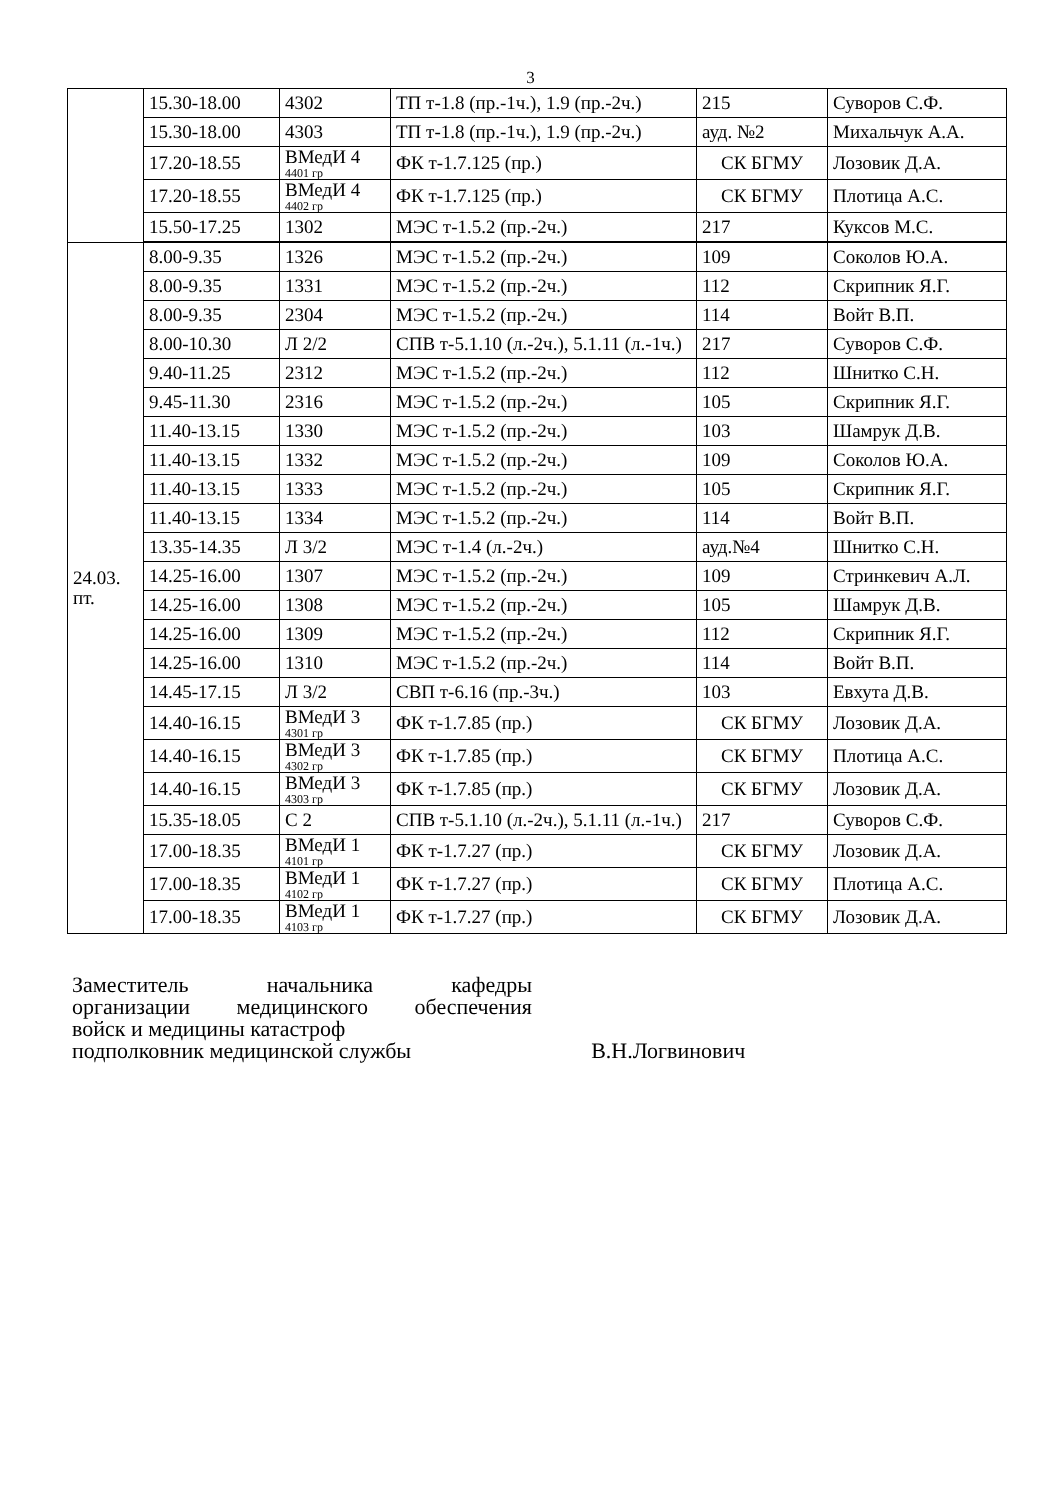3
| | 15.30-18.00 | 4302 | ТП т-1.8 (пр.-1ч.), 1.9 (пр.-2ч.) | 215 | Суворов С.Ф. |
| | 15.30-18.00 | 4303 | ТП т-1.8 (пр.-1ч.), 1.9 (пр.-2ч.) | ауд. №2 | Михальчук А.А. |
| | 17.20-18.55 | ВМедИ 4 4401 гр | ФК т-1.7.125 (пр.) | СК БГМУ | Лозовик Д.А. |
| | 17.20-18.55 | ВМедИ 4 4402 гр | ФК т-1.7.125 (пр.) | СК БГМУ | Плотица А.С. |
| | 15.50-17.25 | 1302 | МЭС т-1.5.2 (пр.-2ч.) | 217 | Куксов М.С. |
| 24.03. пт. | 8.00-9.35 | 1326 | МЭС т-1.5.2 (пр.-2ч.) | 109 | Соколов Ю.А. |
| | 8.00-9.35 | 1331 | МЭС т-1.5.2 (пр.-2ч.) | 112 | Скрипник Я.Г. |
| | 8.00-9.35 | 2304 | МЭС т-1.5.2 (пр.-2ч.) | 114 | Войт В.П. |
| | 8.00-10.30 | Л 2/2 | СПВ т-5.1.10 (л.-2ч.), 5.1.11 (л.-1ч.) | 217 | Суворов С.Ф. |
| | 9.40-11.25 | 2312 | МЭС т-1.5.2 (пр.-2ч.) | 112 | Шнитко С.Н. |
| | 9.45-11.30 | 2316 | МЭС т-1.5.2 (пр.-2ч.) | 105 | Скрипник Я.Г. |
| | 11.40-13.15 | 1330 | МЭС т-1.5.2 (пр.-2ч.) | 103 | Шамрук Д.В. |
| | 11.40-13.15 | 1332 | МЭС т-1.5.2 (пр.-2ч.) | 109 | Соколов Ю.А. |
| | 11.40-13.15 | 1333 | МЭС т-1.5.2 (пр.-2ч.) | 105 | Скрипник Я.Г. |
| | 11.40-13.15 | 1334 | МЭС т-1.5.2 (пр.-2ч.) | 114 | Войт В.П. |
| | 13.35-14.35 | Л 3/2 | МЭС т-1.4 (л.-2ч.) | ауд.№4 | Шнитко С.Н. |
| | 14.25-16.00 | 1307 | МЭС т-1.5.2 (пр.-2ч.) | 109 | Стринкевич А.Л. |
| | 14.25-16.00 | 1308 | МЭС т-1.5.2 (пр.-2ч.) | 105 | Шамрук Д.В. |
| | 14.25-16.00 | 1309 | МЭС т-1.5.2 (пр.-2ч.) | 112 | Скрипник Я.Г. |
| | 14.25-16.00 | 1310 | МЭС т-1.5.2 (пр.-2ч.) | 114 | Войт В.П. |
| | 14.45-17.15 | Л 3/2 | СВП т-6.16 (пр.-3ч.) | 103 | Евхута Д.В. |
| | 14.40-16.15 | ВМедИ 3 4301 гр | ФК т-1.7.85 (пр.) | СК БГМУ | Лозовик Д.А. |
| | 14.40-16.15 | ВМедИ 3 4302 гр | ФК т-1.7.85 (пр.) | СК БГМУ | Плотица А.С. |
| | 14.40-16.15 | ВМедИ 3 4303 гр | ФК т-1.7.85 (пр.) | СК БГМУ | Лозовик Д.А. |
| | 15.35-18.05 | С 2 | СПВ т-5.1.10 (л.-2ч.), 5.1.11 (л.-1ч.) | 217 | Суворов С.Ф. |
| | 17.00-18.35 | ВМедИ 1 4101 гр | ФК т-1.7.27 (пр.) | СК БГМУ | Лозовик Д.А. |
| | 17.00-18.35 | ВМедИ 1 4102 гр | ФК т-1.7.27 (пр.) | СК БГМУ | Плотица А.С. |
| | 17.00-18.35 | ВМедИ 1 4103 гр | ФК т-1.7.27 (пр.) | СК БГМУ | Лозовик Д.А. |
Заместитель начальника кафедры
организации медицинского обеспечения
войск и медицины катастроф
подполковник медицинской службы В.Н.Логвинович